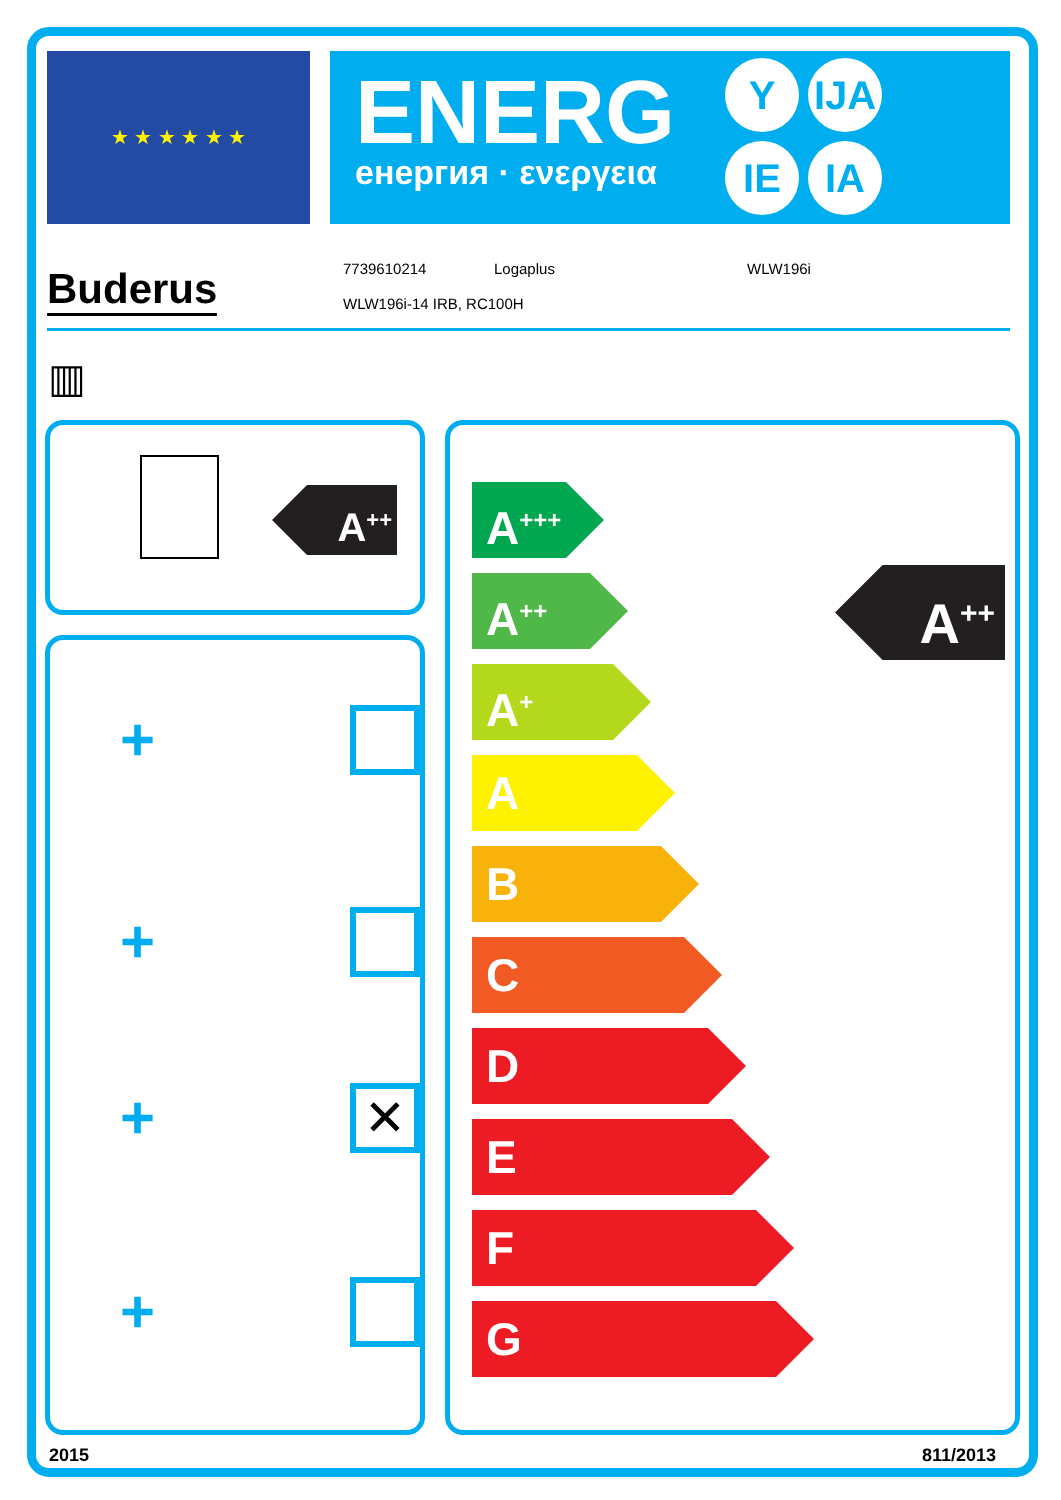★ ★ ★ ★ ★ ★
ENERG
енергия · ενεργεια
Y IJA
IE IA
Buderus 7739610214 Logaplus WLW196i
WLW196i-14 IRB, RC100H
▥
A<sup>++</sup>
+
+
+ ✕
+
A<sup>+++</sup>
A<sup>++</sup>
A<sup>+</sup>
A
B
C
D
E
F
G
A<sup>++</sup>
2015 811/2013